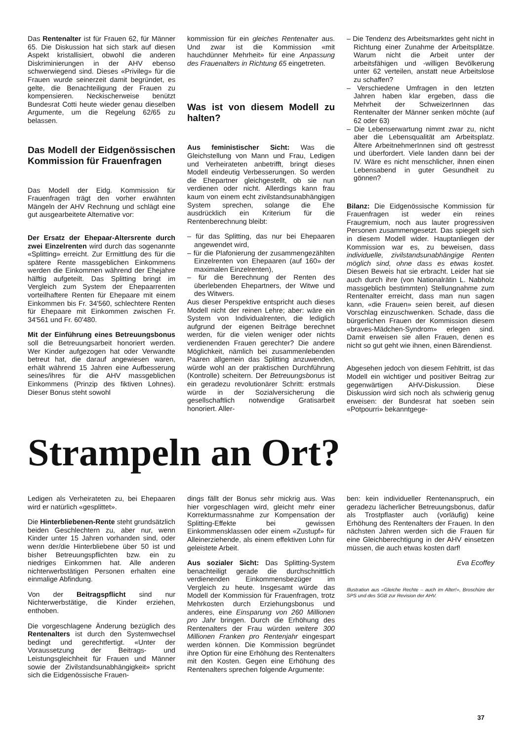Das Rentenalter ist für Frauen 62, für Männer 65. Die Diskussion hat sich stark auf diesen Aspekt kristallisiert, obwohl die anderen Diskriminierungen in der AHV ebenso schwerwiegend sind. Dieses «Privileg» für die Frauen wurde seinerzeit damit begründet, es gelte, die Benachteiligung der Frauen zu kompensieren. Neckischerweise benützt Bundesrat Cotti heute wieder genau dieselben Argumente, um die Regelung 62/65 zu belassen.
Das Modell der Eidgenössischen Kommission für Frauenfragen
Das Modell der Eidg. Kommission für Frauenfragen trägt den vorher erwähnten Mängeln der AHV Rechnung und schlägt eine gut ausgearbeitete Alternative vor:
Der Ersatz der Ehepaar-Altersrente durch zwei Einzelrenten wird durch das sogenannte «Splitting» erreicht. Zur Ermittlung des für die spätere Rente massgeblichen Einkommens werden die Einkommen während der Ehejahre hälftig aufgeteilt. Das Splitting bringt im Vergleich zum System der Ehepaarrenten vorteilhaftere Renten für Ehepaare mit einem Einkommen bis Fr. 34'560, schlechtere Renten für Ehepaare mit Einkommen zwischen Fr. 34'561 und Fr. 60'480.
Mit der Einführung eines Betreuungsbonus soll die Betreuungsarbeit honoriert werden. Wer Kinder aufgezogen hat oder Verwandte betreut hat, die darauf angewiesen waren, erhält während 15 Jahren eine Aufbesserung seines/ihres für die AHV massgeblichen Einkommens (Prinzip des fiktiven Lohnes). Dieser Bonus steht sowohl
kommission für ein gleiches Rentenalter aus. Und zwar ist die Kommission «mit hauchdünner Mehrheit» für eine Anpassung des Frauenalters in Richtung 65 eingetreten.
Was ist von diesem Modell zu halten?
Aus feministischer Sicht: Was die Gleichstellung von Mann und Frau, Ledigen und Verheirateten anbetrifft, bringt dieses Modell eindeutig Verbesserungen. So werden die Ehepartner gleichgestellt, ob sie nun verdienen oder nicht. Allerdings kann frau kaum von einem echt zivilstandsunabhängigen System sprechen, solange die Ehe ausdrücklich ein Kriterium für die Rentenberechnung bleibt:
– für das Splitting, das nur bei Ehepaaren angewendet wird,
– für die Plafonierung der zusammengezählten Einzelrenten von Ehepaaren (auf 160» der maximalen Einzelrenten),
– für die Berechnung der Renten des überlebenden Ehepartners, der Witwe und des Witwers.
Aus dieser Perspektive entspricht auch dieses Modell nicht der reinen Lehre; aber: wäre ein System von Individualrenten, die lediglich aufgrund der eigenen Beiträge berechnet werden, für die vielen weniger oder nichts verdienenden Frauen gerechter? Die andere Möglichkeit, nämlich bei zusammenlebenden Paaren allgemein das Splitting anzuwenden, würde wohl an der praktischen Durchführung (Kontrolle) scheitern. Der Betreuungsbonus ist ein geradezu revolutionärer Schritt: erstmals würde in der Sozialversicherung die gesellschaftlich notwendige Gratisarbeit honoriert. Aller-
– Die Tendenz des Arbeitsmarktes geht nicht in Richtung einer Zunahme der Arbeitsplätze. Warum nicht die Arbeit unter der arbeitsfähigen und -willigen Bevölkerung unter 62 verteilen, anstatt neue Arbeitslose zu schaffen?
– Verschiedene Umfragen in den letzten Jahren haben klar ergeben, dass die Mehrheit der SchweizerInnen das Rentenalter der Männer senken möchte (auf 62 oder 63)
– Die Lebenserwartung nimmt zwar zu, nicht aber die Lebensqualität am Arbeitsplatz. Ältere ArbeitnehmerInnen sind oft gestresst und überfordert. Viele landen dann bei der IV. Wäre es nicht menschlicher, ihnen einen Lebensabend in guter Gesundheit zu gönnen?
Bilanz: Die Eidgenössische Kommission für Frauenfragen ist weder ein reines Fraugremium, noch aus lauter progressiven Personen zusammengesetzt. Das spiegelt sich in diesem Modell wider. Hauptanliegen der Kommission war es, zu beweisen, dass individuelle, zivilstandsunabhängige Renten möglich sind, ohne dass es etwas kostet. Diesen Beweis hat sie erbracht. Leider hat sie auch durch ihre (von Nationalrätin L. Nabholz massgeblich bestimmten) Stellungnahme zum Rentenalter erreicht, dass man nun sagen kann, «die Frauen» seien bereit, auf diesen Vorschlag einzuschwenken. Schade, dass die bürgerlichen Frauen der Kommission diesem «braves-Mädchen-Syndrom» erlegen sind. Damit erweisen sie allen Frauen, denen es nicht so gut geht wie ihnen, einen Bärendienst.
Abgesehen jedoch von diesem Fehltritt, ist das Modell ein wichtiger und positiver Beitrag zur gegenwärtigen AHV-Diskussion. Diese Diskussion wird sich noch als schwierig genug erweisen: der Bundesrat hat soeben sein «Potpourri» bekanntgege-
Strampeln an Ort?
Ledigen als Verheirateten zu, bei Ehepaaren wird er natürlich «gesplittet».
Die Hinterbliebenen-Rente steht grundsätzlich beiden Geschlechtern zu, aber nur, wenn Kinder unter 15 Jahren vorhanden sind, oder wenn der/die Hinterbliebene über 50 ist und bisher Betreuungspflichten bzw. ein zu niedriges Einkommen hat. Alle anderen nichterwerbstätigen Personen erhalten eine einmalige Abfindung.
Von der Beitragspflicht sind nur Nichterwerbstätige, die Kinder erziehen, enthoben.
Die vorgeschlagene Änderung bezüglich des Rentenalters ist durch den Systemwechsel bedingt und gerechtfertigt. «Unter der Voraussetzung der Beitrags- und Leistungsgleichheit für Frauen und Männer sowie der Zivilstandsunabhängigkeit» spricht sich die Eidgenössische Frauen-
dings fällt der Bonus sehr mickrig aus. Was hier vorgeschlagen wird, gleicht mehr einer Korrekturmassnahme zur Kompensation der Splitting-Effekte bei gewissen Einkommensklassen oder einem «Zustupf» für Alleinerziehende, als einem effektiven Lohn für geleistete Arbeit.
Aus sozialer Sicht: Das Splitting-System benachteiligt gerade die durchschnittlich verdienenden Einkommensbezüger im Vergleich zu heute. Insgesamt würde das Modell der Kommission für Frauenfragen, trotz Mehrkosten durch Erziehungsbonus und anderes, eine Einsparung von 260 Millionen pro Jahr bringen. Durch die Erhöhung des Rentenalters der Frau würden weitere 300 Millionen Franken pro Rentenjahr eingespart werden können. Die Kommission begründet ihre Option für eine Erhöhung des Rentenalters mit den Kosten. Gegen eine Erhöhung des Rentenalters sprechen folgende Argumente:
ben: kein individueller Rentenanspruch, ein geradezu lächerlicher Betreuungsbonus, dafür als Trostpflaster auch (vorläufig) keine Erhöhung des Rentenalters der Frauen. In den nächsten Jahren werden sich die Frauen für eine Gleichberechtigung in der AHV einsetzen müssen, die auch etwas kosten darf!
Eva Ecoffey
Illustration aus «Gleiche Rechte – auch im Alter!», Broschüre der SPS und des SGB zur Revision der AHV.
37